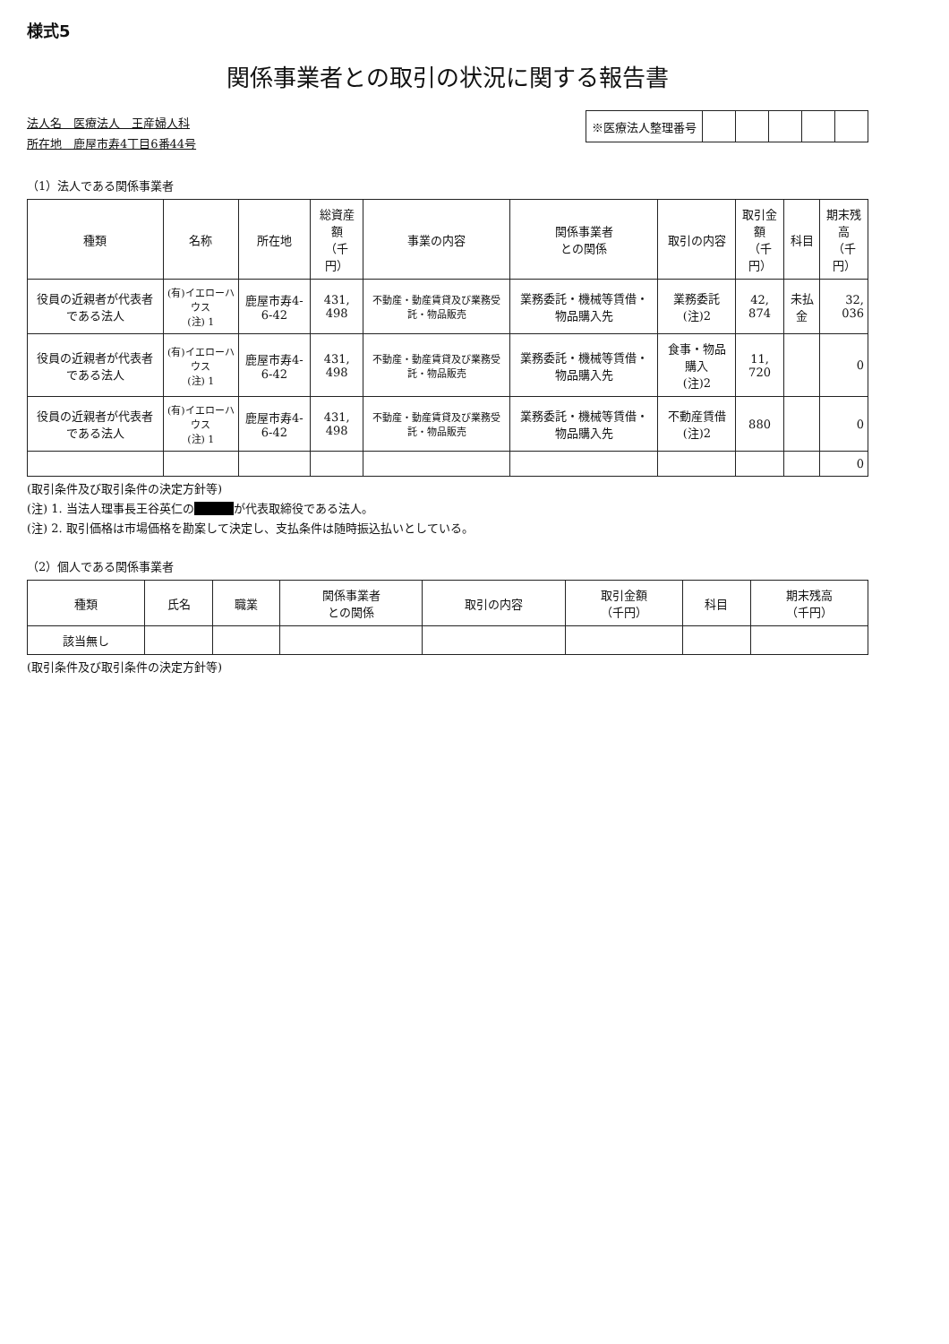様式5
関係事業者との取引の状況に関する報告書
法人名　医療法人　王産婦人科
所在地　鹿屋市寿4丁目6番44号
| ※医療法人整理番号 | | | | | |
（1）法人である関係事業者
| 種類 | 名称 | 所在地 | 総資産額 （千円） | 事業の内容 | 関係事業者 との関係 | 取引の内容 | 取引金額 （千円） | 科目 | 期末残高 （千円） |
| --- | --- | --- | --- | --- | --- | --- | --- | --- | --- |
| 役員の近親者が代表者である法人 | (有)イエローハウス (注) 1 | 鹿屋市寿4-6-42 | 431, 498 | 不動産・動産賃貸及び業務受託・物品販売 | 業務委託・機械等賃借・物品購入先 | 業務委託(注)2 | 42, 874 | 未払金 | 32, 036 |
| 役員の近親者が代表者である法人 | (有)イエローハウス (注) 1 | 鹿屋市寿4-6-42 | 431, 498 | 不動産・動産賃貸及び業務受託・物品販売 | 業務委託・機械等賃借・物品購入先 | 食事・物品購入 (注)2 | 11, 720 | | 0 |
| 役員の近親者が代表者である法人 | (有)イエローハウス (注) 1 | 鹿屋市寿4-6-42 | 431, 498 | 不動産・動産賃貸及び業務受託・物品販売 | 業務委託・機械等賃借・物品購入先 | 不動産賃借(注)2 | 880 | | 0 |
| | | | | | | | | | 0 |
(取引条件及び取引条件の決定方針等)
(注) 1. 当法人理事長王谷英仁の ■■ が代表取締役である法人。
(注) 2. 取引価格は市場価格を勘案して決定し、支払条件は随時振込払いとしている。
（2）個人である関係事業者
| 種類 | 氏名 | 職業 | 関係事業者 との関係 | 取引の内容 | 取引金額 （千円） | 科目 | 期末残高 （千円） |
| --- | --- | --- | --- | --- | --- | --- | --- |
| 該当無し | | | | | | | |
(取引条件及び取引条件の決定方針等)